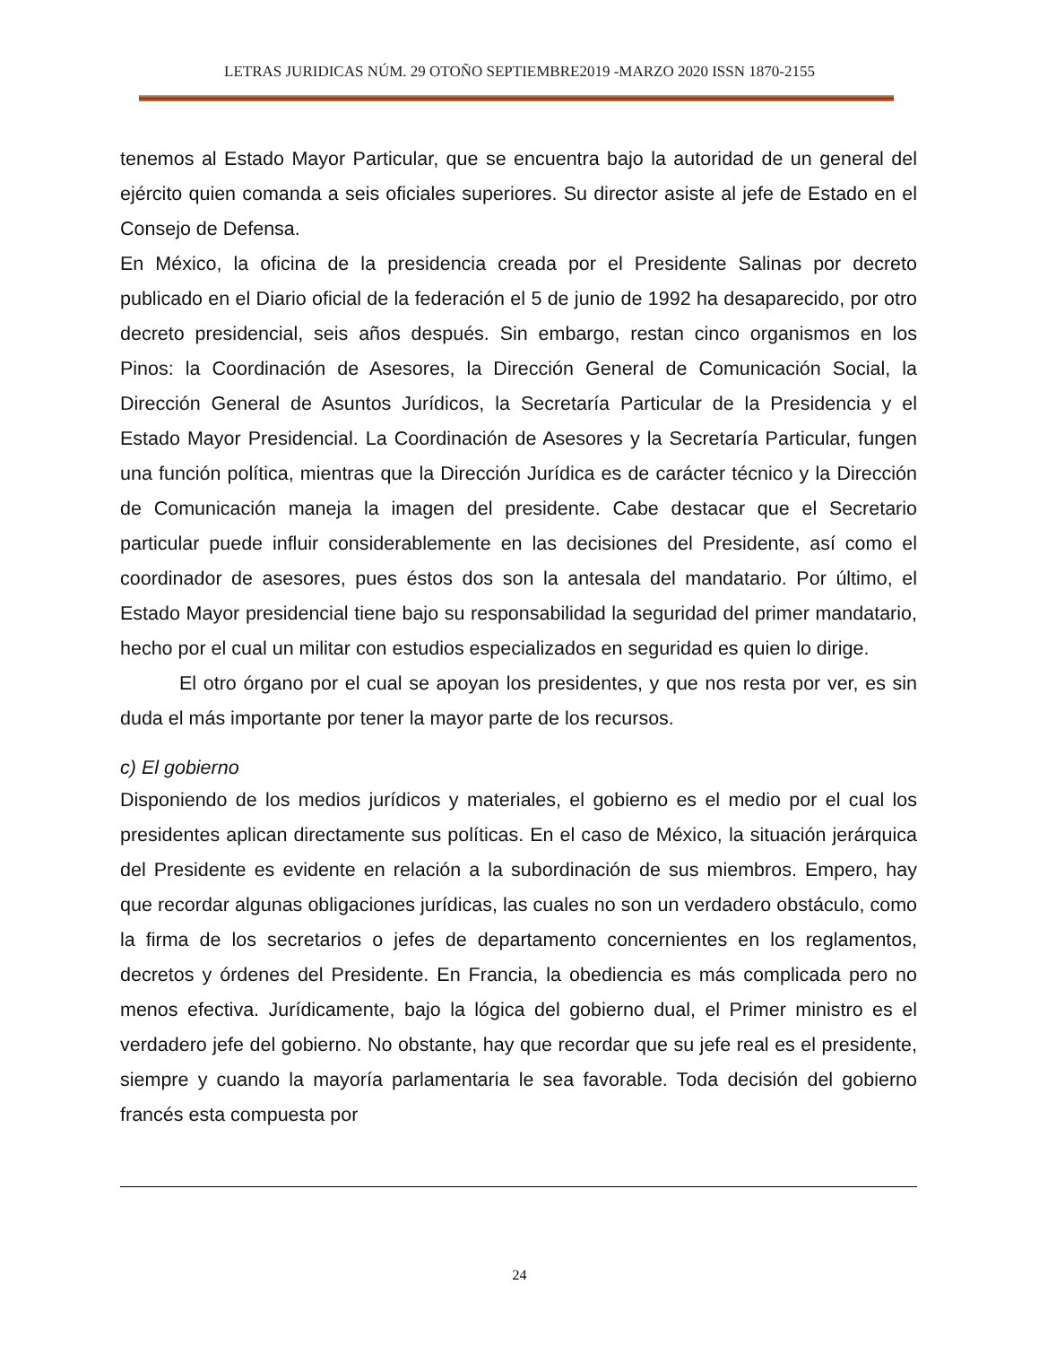LETRAS JURIDICAS NÚM. 29 OTOÑO SEPTIEMBRE2019 -MARZO 2020 ISSN 1870-2155
tenemos al Estado Mayor Particular, que se encuentra bajo la autoridad de un general del ejército quien comanda a seis oficiales superiores. Su director asiste al jefe de Estado en el Consejo de Defensa.
En México, la oficina de la presidencia creada por el Presidente Salinas por decreto publicado en el Diario oficial de la federación el 5 de junio de 1992 ha desaparecido, por otro decreto presidencial, seis años después. Sin embargo, restan cinco organismos en los Pinos: la Coordinación de Asesores, la Dirección General de Comunicación Social, la Dirección General de Asuntos Jurídicos, la Secretaría Particular de la Presidencia y el Estado Mayor Presidencial. La Coordinación de Asesores y la Secretaría Particular, fungen una función política, mientras que la Dirección Jurídica es de carácter técnico y la Dirección de Comunicación maneja la imagen del presidente. Cabe destacar que el Secretario particular puede influir considerablemente en las decisiones del Presidente, así como el coordinador de asesores, pues éstos dos son la antesala del mandatario. Por último, el Estado Mayor presidencial tiene bajo su responsabilidad la seguridad del primer mandatario, hecho por el cual un militar con estudios especializados en seguridad es quien lo dirige.
El otro órgano por el cual se apoyan los presidentes, y que nos resta por ver, es sin duda el más importante por tener la mayor parte de los recursos.
c) El gobierno
Disponiendo de los medios jurídicos y materiales, el gobierno es el medio por el cual los presidentes aplican directamente sus políticas. En el caso de México, la situación jerárquica del Presidente es evidente en relación a la subordinación de sus miembros. Empero, hay que recordar algunas obligaciones jurídicas, las cuales no son un verdadero obstáculo, como la firma de los secretarios o jefes de departamento concernientes en los reglamentos, decretos y órdenes del Presidente. En Francia, la obediencia es más complicada pero no menos efectiva. Jurídicamente, bajo la lógica del gobierno dual, el Primer ministro es el verdadero jefe del gobierno. No obstante, hay que recordar que su jefe real es el presidente, siempre y cuando la mayoría parlamentaria le sea favorable. Toda decisión del gobierno francés esta compuesta por
24